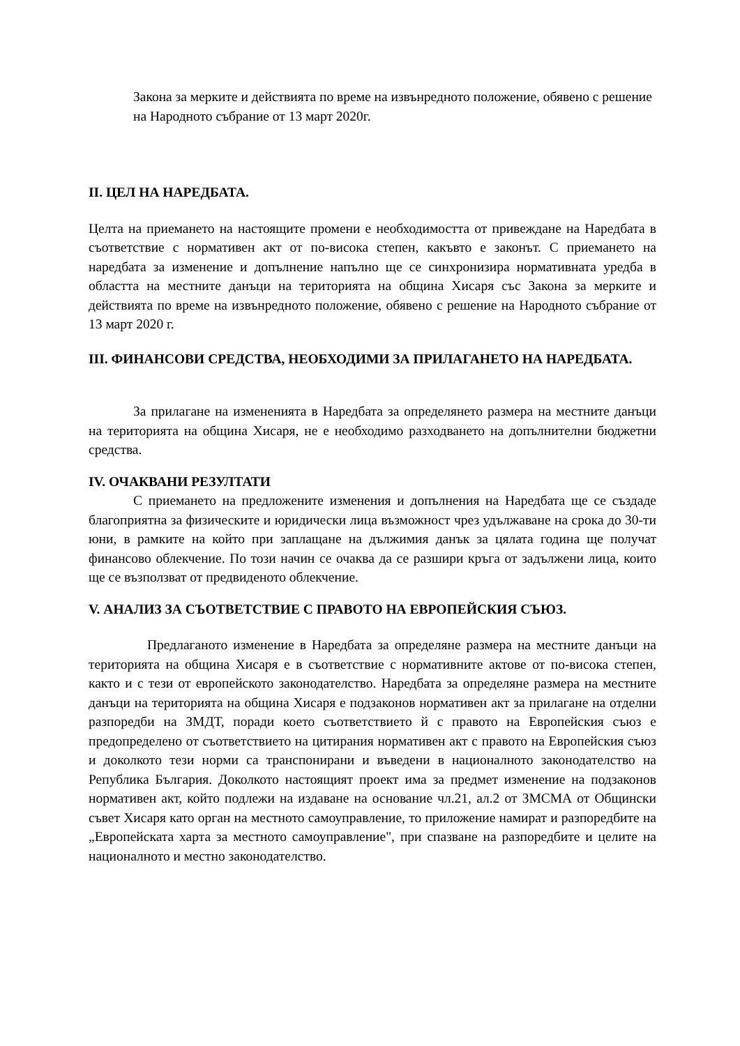Закона за мерките и действията по време на извънредното положение, обявено с решение на Народното събрание от 13 март 2020г.
II. ЦЕЛ НА НАРЕДБАТА.
Целта на приемането на настоящите промени е необходимостта от привеждане на Наредбата в съответствие с нормативен акт от по-висока степен, какъвто е законът. С приемането на наредбата за изменение и допълнение напълно ще се синхронизира нормативната уредба в областта на местните данъци на територията на община Хисаря със Закона за мерките и действията по време на извънредното положение, обявено с решение на Народното събрание от 13 март 2020 г.
III. ФИНАНСОВИ СРЕДСТВА, НЕОБХОДИМИ ЗА ПРИЛАГАНЕТО НА НАРЕДБАТА.
За прилагане на измененията в Наредбата за определянето размера на местните данъци на територията на община Хисаря, не е необходимо разходването на допълнителни бюджетни средства.
IV. ОЧАКВАНИ РЕЗУЛТАТИ
С приемането на предложените изменения и допълнения на Наредбата ще се създаде благоприятна за физическите и юридически лица възможност чрез удължаване на срока до 30-ти юни, в рамките на който при заплащане на дължимия данък за цялата година ще получат финансово облекчение. По този начин се очаква да се разшири кръга от задължени лица, които ще се възползват от предвиденото облекчение.
V. АНАЛИЗ ЗА СЪОТВЕТСТВИЕ С ПРАВОТО НА ЕВРОПЕЙСКИЯ СЪЮЗ.
Предлаганото изменение в Наредбата за определяне размера на местните данъци на територията на община Хисаря е в съответствие с нормативните актове от по-висока степен, както и с тези от европейското законодателство. Наредбата за определяне размера на местните данъци на територията на община Хисаря е подзаконов нормативен акт за прилагане на отделни разпоредби на ЗМДТ, поради което съответствието й с правото на Европейския съюз е предопределено от съответствието на цитирания нормативен акт с правото на Европейския съюз и доколкото тези норми са транспонирани и въведени в националното законодателство на Република България. Доколкото настоящият проект има за предмет изменение на подзаконов нормативен акт, който подлежи на издаване на основание чл.21, ал.2 от ЗМСМА от Общински съвет Хисаря като орган на местното самоуправление, то приложение намират и разпоредбите на „Европейската харта за местното самоуправление", при спазване на разпоредбите и целите на националното и местно законодателство.